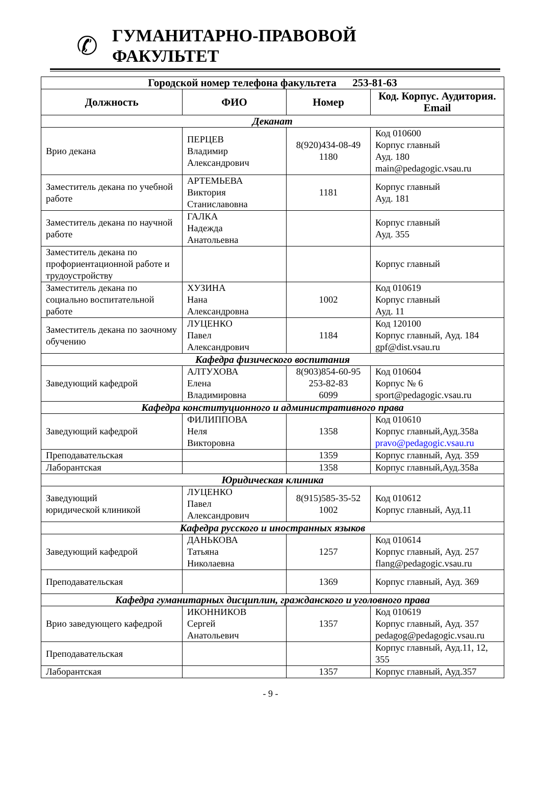✆
ГУМАНИТАРНО-ПРАВОВОЙ
ФАКУЛЬТЕТ
| Городской номер телефона факультета 253-81-63 | | | |
| Должность | ФИО | Номер | Код. Корпус. Аудитория. Email |
| Деканат | | | |
| Врио декана | ПЕРЦЕВ Владимир Александрович | 8(920)434-08-49 1180 | Код 010600 Корпус главный Ауд. 180 main@pedagogic.vsau.ru |
| Заместитель декана по учебной работе | АРТЕМЬЕВА Виктория Станиславовна | 1181 | Корпус главный Ауд. 181 |
| Заместитель декана по научной работе | ГАЛКА Надежда Анатольевна | | Корпус главный Ауд. 355 |
| Заместитель декана по профориентационной работе и трудоустройству | | | Корпус главный |
| Заместитель декана по социально воспитательной работе | ХУЗИНА Нана Александровна | 1002 | Код 010619 Корпус главный Ауд. 11 |
| Заместитель декана по заочному обучению | ЛУЦЕНКО Павел Александрович | 1184 | Код 120100 Корпус главный, Ауд. 184 gpf@dist.vsau.ru |
| Кафедра физического воспитания | | | |
| Заведующий кафедрой | АЛТУХОВА Елена Владимировна | 8(903)854-60-95 253-82-83 6099 | Код 010604 Корпус № 6 sport@pedagogic.vsau.ru |
| Кафедра конституционного и административного права | | | |
| Заведующий кафедрой | ФИЛИППОВА Неля Викторовна | 1358 | Код 010610 Корпус главный,Ауд.358а pravo@pedagogic.vsau.ru |
| Преподавательская | | 1359 | Корпус главный, Ауд. 359 |
| Лаборантская | | 1358 | Корпус главный,Ауд.358а |
| Юридическая клиника | | | |
| Заведующий юридической клиникой | ЛУЦЕНКО Павел Александрович | 8(915)585-35-52 1002 | Код 010612 Корпус главный, Ауд.11 |
| Кафедра русского и иностранных языков | | | |
| Заведующий кафедрой | ДАНЬКОВА Татьяна Николаевна | 1257 | Код 010614 Корпус главный, Ауд. 257 flang@pedagogic.vsau.ru |
| Преподавательская | | 1369 | Корпус главный, Ауд. 369 |
| Кафедра гуманитарных дисциплин, гражданского и уголовного права | | | |
| Врио заведующего кафедрой | ИКОННИКОВ Сергей Анатольевич | 1357 | Код 010619 Корпус главный, Ауд. 357 pedagog@pedagogic.vsau.ru |
| Преподавательская | | | Корпус главный, Ауд.11, 12, 355 |
| Лаборантская | | 1357 | Корпус главный, Ауд.357 |
- 9 -